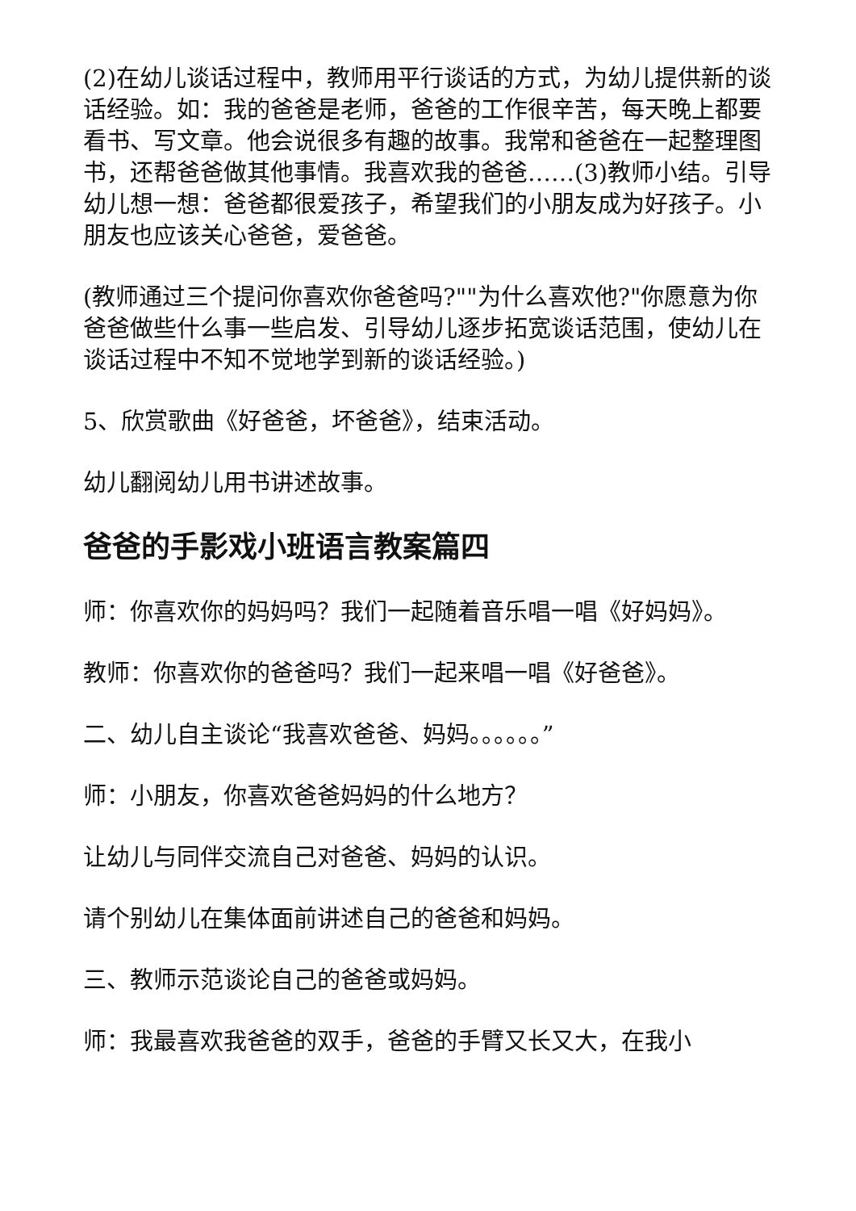(2)在幼儿谈话过程中，教师用平行谈话的方式，为幼儿提供新的谈话经验。如：我的爸爸是老师，爸爸的工作很辛苦，每天晚上都要看书、写文章。他会说很多有趣的故事。我常和爸爸在一起整理图书，还帮爸爸做其他事情。我喜欢我的爸爸……(3)教师小结。引导幼儿想一想：爸爸都很爱孩子，希望我们的小朋友成为好孩子。小朋友也应该关心爸爸，爱爸爸。
(教师通过三个提问你喜欢你爸爸吗?""为什么喜欢他?"你愿意为你爸爸做些什么事一些启发、引导幼儿逐步拓宽谈话范围，使幼儿在谈话过程中不知不觉地学到新的谈话经验。)
5、欣赏歌曲《好爸爸，坏爸爸》，结束活动。
幼儿翻阅幼儿用书讲述故事。
爸爸的手影戏小班语言教案篇四
师：你喜欢你的妈妈吗？我们一起随着音乐唱一唱《好妈妈》。
教师：你喜欢你的爸爸吗？我们一起来唱一唱《好爸爸》。
二、幼儿自主谈论“我喜欢爸爸、妈妈。。。。。。”
师：小朋友，你喜欢爸爸妈妈的什么地方？
让幼儿与同伴交流自己对爸爸、妈妈的认识。
请个别幼儿在集体面前讲述自己的爸爸和妈妈。
三、教师示范谈论自己的爸爸或妈妈。
师：我最喜欢我爸爸的双手，爸爸的手臂又长又大，在我小